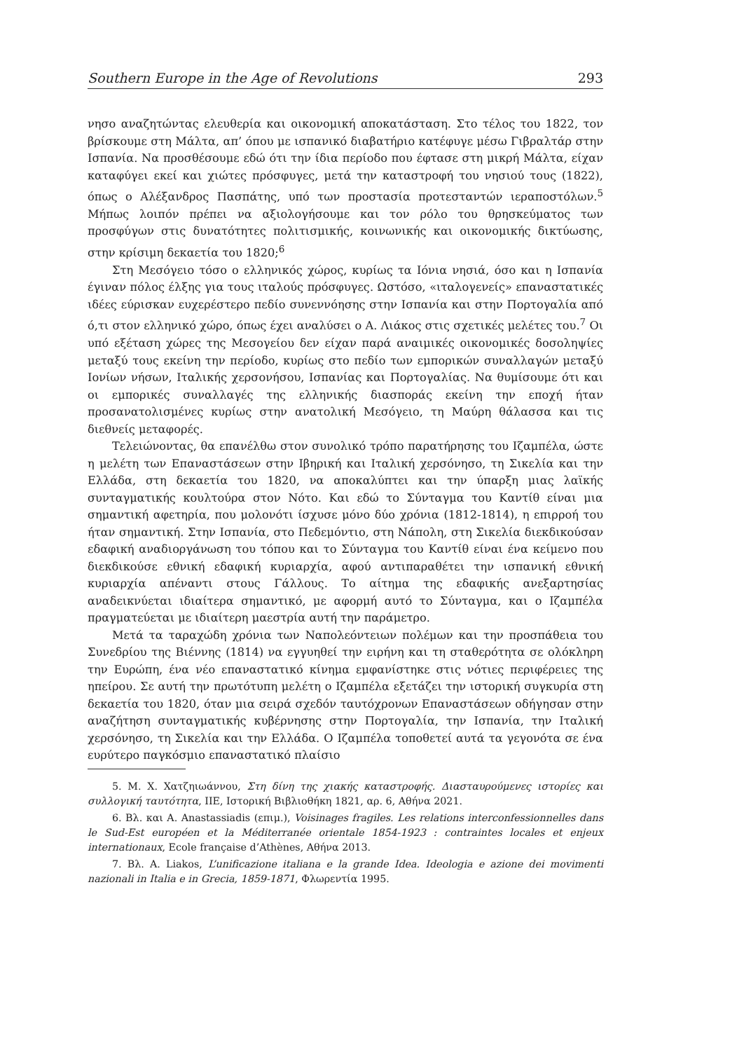Southern Europe in the Age of Revolutions 293
νησο αναζητώντας ελευθερία και οικονομική αποκατάσταση. Στο τέλος του 1822, τον βρίσκουμε στη Μάλτα, απ’ όπου με ισπανικό διαβατήριο κατέφυγε μέσω Γιβραλτάρ στην Ισπανία. Να προσθέσουμε εδώ ότι την ίδια περίοδο που έφτασε στη μικρή Μάλτα, είχαν καταφύγει εκεί και χιώτες πρόσφυγες, μετά την καταστροφή του νησιού τους (1822), όπως ο Αλέξανδρος Πασπάτης, υπό των προστασία προτεσταντών ιεραποστόλων.<sup>5</sup> Μήπως λοιπόν πρέπει να αξιολογήσουμε και τον ρόλο του θρησκεύματος των προσφύγων στις δυνατότητες πολιτισμικής, κοινωνικής και οικονομικής δικτύωσης, στην κρίσιμη δεκαετία του 1820;<sup>6</sup>
Στη Μεσόγειο τόσο ο ελληνικός χώρος, κυρίως τα Ιόνια νησιά, όσο και η Ισπανία έγιναν πόλος έλξης για τους ιταλούς πρόσφυγες. Ωστόσο, «ιταλογενείς» επαναστατικές ιδέες εύρισκαν ευχερέστερο πεδίο συνεννόησης στην Ισπανία και στην Πορτογαλία από ό,τι στον ελληνικό χώρο, όπως έχει αναλύσει ο Α. Λιάκος στις σχετικές μελέτες του.<sup>7</sup> Οι υπό εξέταση χώρες της Μεσογείου δεν είχαν παρά αναιμικές οικονομικές δοσοληψίες μεταξύ τους εκείνη την περίοδο, κυρίως στο πεδίο των εμπορικών συναλλαγών μεταξύ Ιονίων νήσων, Ιταλικής χερσονήσου, Ισπανίας και Πορτογαλίας. Να θυμίσουμε ότι και οι εμπορικές συναλλαγές της ελληνικής διασποράς εκείνη την εποχή ήταν προσανατολισμένες κυρίως στην ανατολική Μεσόγειο, τη Μαύρη θάλασσα και τις διεθνείς μεταφορές.
Τελειώνοντας, θα επανέλθω στον συνολικό τρόπο παρατήρησης του Ιζαμπέλα, ώστε η μελέτη των Επαναστάσεων στην Ιβηρική και Ιταλική χερσόνησο, τη Σικελία και την Ελλάδα, στη δεκαετία του 1820, να αποκαλύπτει και την ύπαρξη μιας λαϊκής συνταγματικής κουλτούρα στον Νότο. Και εδώ το Σύνταγμα του Καντίθ είναι μια σημαντική αφετηρία, που μολονότι ίσχυσε μόνο δύο χρόνια (1812-1814), η επιρροή του ήταν σημαντική. Στην Ισπανία, στο Πεδεμόντιο, στη Νάπολη, στη Σικελία διεκδικούσαν εδαφική αναδιοργάνωση του τόπου και το Σύνταγμα του Καντίθ είναι ένα κείμενο που διεκδικούσε εθνική εδαφική κυριαρχία, αφού αντιπαραθέτει την ισπανική εθνική κυριαρχία απέναντι στους Γάλλους. Το αίτημα της εδαφικής ανεξαρτησίας αναδεικνύεται ιδιαίτερα σημαντικό, με αφορμή αυτό το Σύνταγμα, και ο Ιζαμπέλα πραγματεύεται με ιδιαίτερη μαεστρία αυτή την παράμετρο.
Μετά τα ταραχώδη χρόνια των Ναπολεόντειων πολέμων και την προσπάθεια του Συνεδρίου της Βιέννης (1814) να εγγυηθεί την ειρήνη και τη σταθερότητα σε ολόκληρη την Ευρώπη, ένα νέο επαναστατικό κίνημα εμφανίστηκε στις νότιες περιφέρειες της ηπείρου. Σε αυτή την πρωτότυπη μελέτη ο Ιζαμπέλα εξετάζει την ιστορική συγκυρία στη δεκαετία του 1820, όταν μια σειρά σχεδόν ταυτόχρονων Επαναστάσεων οδήγησαν στην αναζήτηση συνταγματικής κυβέρνησης στην Πορτογαλία, την Ισπανία, την Ιταλική χερσόνησο, τη Σικελία και την Ελλάδα. Ο Ιζαμπέλα τοποθετεί αυτά τα γεγονότα σε ένα ευρύτερο παγκόσμιο επαναστατικό πλαίσιο
5. Μ. Χ. Χατζηιωάννου, Στη δίνη της χιακής καταστροφής. Διασταυρούμενες ιστορίες και συλλογική ταυτότητα, ΙΙΕ, Ιστορική Βιβλιοθήκη 1821, αρ. 6, Αθήνα 2021.
6. Βλ. και A. Anastassiadis (επιμ.), Voisinages fragiles. Les relations interconfessionnelles dans le Sud-Est européen et la Méditerranée orientale 1854-1923 : contraintes locales et enjeux internationaux, Ecole française d’Athènes, Αθήνα 2013.
7. Βλ. A. Liakos, L’unificazione italiana e la grande Idea. Ideologia e azione dei movimenti nazionali in Italia e in Grecia, 1859-1871, Φλωρεντία 1995.